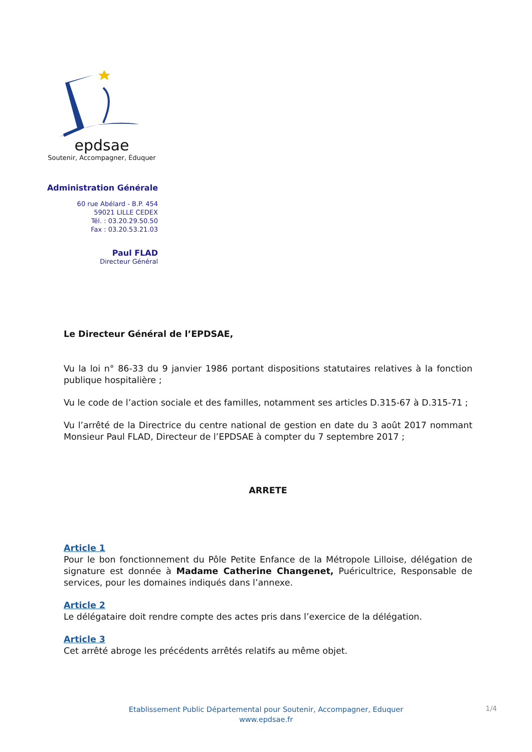epdsae
Soutenir, Accompagner, Éduquer
Administration Générale
60 rue Abélard - B.P. 454
59021 LILLE CEDEX
Tél. : 03.20.29.50.50
Fax : 03.20.53.21.03
Paul FLAD
Directeur Général
Le Directeur Général de l’EPDSAE,
Vu la loi n° 86-33 du 9 janvier 1986 portant dispositions statutaires relatives à la fonction publique hospitalière ;
Vu le code de l’action sociale et des familles, notamment ses articles D.315-67 à D.315-71 ;
Vu l’arrêté de la Directrice du centre national de gestion en date du 3 août 2017 nommant Monsieur Paul FLAD, Directeur de l’EPDSAE à compter du 7 septembre 2017 ;
ARRETE
Article 1
Pour le bon fonctionnement du Pôle Petite Enfance de la Métropole Lilloise, délégation de signature est donnée à Madame Catherine Changenet, Puéricultrice, Responsable de services, pour les domaines indiqués dans l’annexe.
Article 2
Le délégataire doit rendre compte des actes pris dans l’exercice de la délégation.
Article 3
Cet arrêté abroge les précédents arrêtés relatifs au même objet.
Etablissement Public Départemental pour Soutenir, Accompagner, Eduquer
www.epdsae.fr
1/4